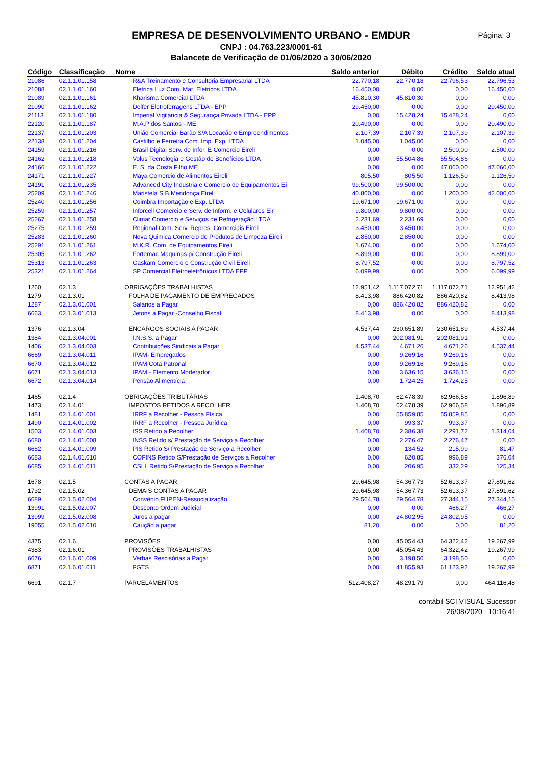Página: 3
EMPRESA DE DESENVOLVIMENTO URBANO - EMDUR
CNPJ : 04.763.223/0001-61
Balancete de Verificação de 01/06/2020 a 30/06/2020
| Código | Classificação | Nome | Saldo anterior | Débito | Crédito | Saldo atual |
| --- | --- | --- | --- | --- | --- | --- |
| 21086 | 02.1.1.01.158 | R&A Treinamento e Consultoria Empresarial LTDA | 22.770,18 | 22.770,18 | 22.796,53 | 22.796,53 |
| 21088 | 02.1.1.01.160 | Eletrica Luz Com. Mat. Eletricos LTDA | 16.450,00 | 0,00 | 0,00 | 16.450,00 |
| 21089 | 02.1.1.01.161 | Kharisma Comercial LTDA | 45.810,30 | 45.810,30 | 0,00 | 0,00 |
| 21090 | 02.1.1.01.162 | Delfer Eletroferragens LTDA - EPP | 29.450,00 | 0,00 | 0,00 | 29.450,00 |
| 21113 | 02.1.1.01.180 | Imperial Vigilancia & Segurança Privada LTDA - EPP | 0,00 | 15.428,24 | 15.428,24 | 0,00 |
| 22120 | 02.1.1.01.187 | M.A.P dos Santos - ME | 20.490,00 | 0,00 | 0,00 | 20.490,00 |
| 22137 | 02.1.1.01.203 | União Comercial Barão S/A Locação e Empreendimentos | 2.107,39 | 2.107,39 | 2.107,39 | 2.107,39 |
| 22138 | 02.1.1.01.204 | Castilho e Ferreira Com. Imp. Exp. LTDA | 1.045,00 | 1.045,00 | 0,00 | 0,00 |
| 24159 | 02.1.1.01.216 | Brasil Digital Serv. de Infor. E Comercio Eireli | 0,00 | 0,00 | 2.500,00 | 2.500,00 |
| 24162 | 02.1.1.01.218 | Volus Tecnologia e Gestão de Benefícios LTDA | 0,00 | 55.504,86 | 55.504,86 | 0,00 |
| 24166 | 02.1.1.01.222 | E. S. da Costa Filho ME | 0,00 | 0,00 | 47.060,00 | 47.060,00 |
| 24171 | 02.1.1.01.227 | Maya Comercio de Alimentos Eireli | 805,50 | 805,50 | 1.126,50 | 1.126,50 |
| 24191 | 02.1.1.01.235 | Advanced City Industria e Comercio de Equipamentos Ei | 99.500,00 | 99.500,00 | 0,00 | 0,00 |
| 25209 | 02.1.1.01.246 | Maristela S B Mendonça Eireli | 40.800,00 | 0,00 | 1.200,00 | 42.000,00 |
| 25240 | 02.1.1.01.256 | Coimbra Importação e Exp. LTDA | 19.671,00 | 19.671,00 | 0,00 | 0,00 |
| 25259 | 02.1.1.01.257 | Inforcell Comercio e Serv. de Inform. e Celulares Eir | 9.800,00 | 9.800,00 | 0,00 | 0,00 |
| 25267 | 02.1.1.01.258 | Climar Comercio e Serviços de Refrigeração LTDA | 2.231,69 | 2.231,69 | 0,00 | 0,00 |
| 25275 | 02.1.1.01.259 | Regional Com. Serv. Repres. Comerciais Eireli | 3.450,00 | 3.450,00 | 0,00 | 0,00 |
| 25283 | 02.1.1.01.260 | Nova Quimica Comercio de Produtos de Limpeza Eireli | 2.850,00 | 2.850,00 | 0,00 | 0,00 |
| 25291 | 02.1.1.01.261 | M.K.R. Com. de Equipamentos Eireli | 1.674,00 | 0,00 | 0,00 | 1.674,00 |
| 25305 | 02.1.1.01.262 | Fortemac Maquinas p/ Construção Eireli | 8.899,00 | 0,00 | 0,00 | 8.899,00 |
| 25313 | 02.1.1.01.263 | Gaskam Comercio e Construção Civil Eireli | 8.797,52 | 0,00 | 0,00 | 8.797,52 |
| 25321 | 02.1.1.01.264 | SP Comercial Eletroeletrônicos LTDA EPP | 6.099,99 | 0,00 | 0,00 | 6.099,99 |
| 1260 | 02.1.3 | OBRIGAÇÕES TRABALHISTAS | 12.951,42 | 1.117.072,71 | 1.117.072,71 | 12.951,42 |
| 1279 | 02.1.3.01 | FOLHA DE PAGAMENTO DE EMPREGADOS | 8.413,98 | 886.420,82 | 886.420,82 | 8.413,98 |
| 1287 | 02.1.3.01.001 | Salários a Pagar | 0,00 | 886.420,82 | 886.420,82 | 0,00 |
| 6663 | 02.1.3.01.013 | Jetons a Pagar -Conselho Fiscal | 8.413,98 | 0,00 | 0,00 | 8.413,98 |
| 1376 | 02.1.3.04 | ENCARGOS SOCIAIS A PAGAR | 4.537,44 | 230.651,89 | 230.651,89 | 4.537,44 |
| 1384 | 02.1.3.04.001 | I.N.S.S. a Pagar | 0,00 | 202.081,91 | 202.081,91 | 0,00 |
| 1406 | 02.1.3.04.003 | Contribuições Sindicais a Pagar | 4.537,44 | 4.671,26 | 4.671,26 | 4.537,44 |
| 6669 | 02.1.3.04.011 | IPAM- Empregados | 0,00 | 9.269,16 | 9.269,16 | 0,00 |
| 6670 | 02.1.3.04.012 | IPAM Cota Patronal | 0,00 | 9.269,16 | 9.269,16 | 0,00 |
| 6671 | 02.1.3.04.013 | IPAM - Elemento Moderador | 0,00 | 3.636,15 | 3.636,15 | 0,00 |
| 6672 | 02.1.3.04.014 | Pensão Alimentícia | 0,00 | 1.724,25 | 1.724,25 | 0,00 |
| 1465 | 02.1.4 | OBRIGAÇÕES TRIBUTÁRIAS | 1.408,70 | 62.478,39 | 62.966,58 | 1.896,89 |
| 1473 | 02.1.4.01 | IMPOSTOS RETIDOS A RECOLHER | 1.408,70 | 62.478,39 | 62.966,58 | 1.896,89 |
| 1481 | 02.1.4.01.001 | IRRF a Recolher - Pessoa Física | 0,00 | 55.859,85 | 55.859,85 | 0,00 |
| 1490 | 02.1.4.01.002 | IRRF a Recolher - Pessoa Jurídica | 0,00 | 993,37 | 993,37 | 0,00 |
| 1503 | 02.1.4.01.003 | ISS Retido a Recolher | 1.408,70 | 2.386,38 | 2.291,72 | 1.314,04 |
| 6680 | 02.1.4.01.008 | INSS Retido s/ Prestação de Serviço a Recolher | 0,00 | 2.276,47 | 2.276,47 | 0,00 |
| 6682 | 02.1.4.01.009 | PIS Retido S/ Prestação de Serviço a Recolher | 0,00 | 134,52 | 215,99 | 81,47 |
| 6683 | 02.1.4.01.010 | COFINS Retido S/Prestação de Serviços a Recolher | 0,00 | 620,85 | 996,89 | 376,04 |
| 6685 | 02.1.4.01.011 | CSLL Retido S/Prestação de Serviço a Recolher | 0,00 | 206,95 | 332,29 | 125,34 |
| 1678 | 02.1.5 | CONTAS A PAGAR | 29.645,98 | 54.367,73 | 52.613,37 | 27.891,62 |
| 1732 | 02.1.5.02 | DEMAIS CONTAS A PAGAR | 29.645,98 | 54.367,73 | 52.613,37 | 27.891,62 |
| 6689 | 02.1.5.02.004 | Convênio FUPEN-Ressocialização | 29.564,78 | 29.564,78 | 27.344,15 | 27.344,15 |
| 13991 | 02.1.5.02.007 | Desconto Ordem Judicial | 0,00 | 0,00 | 466,27 | 466,27 |
| 13999 | 02.1.5.02.008 | Juros a pagar | 0,00 | 24.802,95 | 24.802,95 | 0,00 |
| 19055 | 02.1.5.02.010 | Caução a pagar | 81,20 | 0,00 | 0,00 | 81,20 |
| 4375 | 02.1.6 | PROVISÕES | 0,00 | 45.054,43 | 64.322,42 | 19.267,99 |
| 4383 | 02.1.6.01 | PROVISÕES TRABALHISTAS | 0,00 | 45.054,43 | 64.322,42 | 19.267,99 |
| 6676 | 02.1.6.01.009 | Verbas Rescisórias a Pagar | 0,00 | 3.198,50 | 3.198,50 | 0,00 |
| 6871 | 02.1.6.01.011 | FGTS | 0,00 | 41.855,93 | 61.123,92 | 19.267,99 |
| 6691 | 02.1.7 | PARCELAMENTOS | 512.408,27 | 48.291,79 | 0,00 | 464.116,48 |
contábil SCI VISUAL Sucessor
26/08/2020 10:16:41